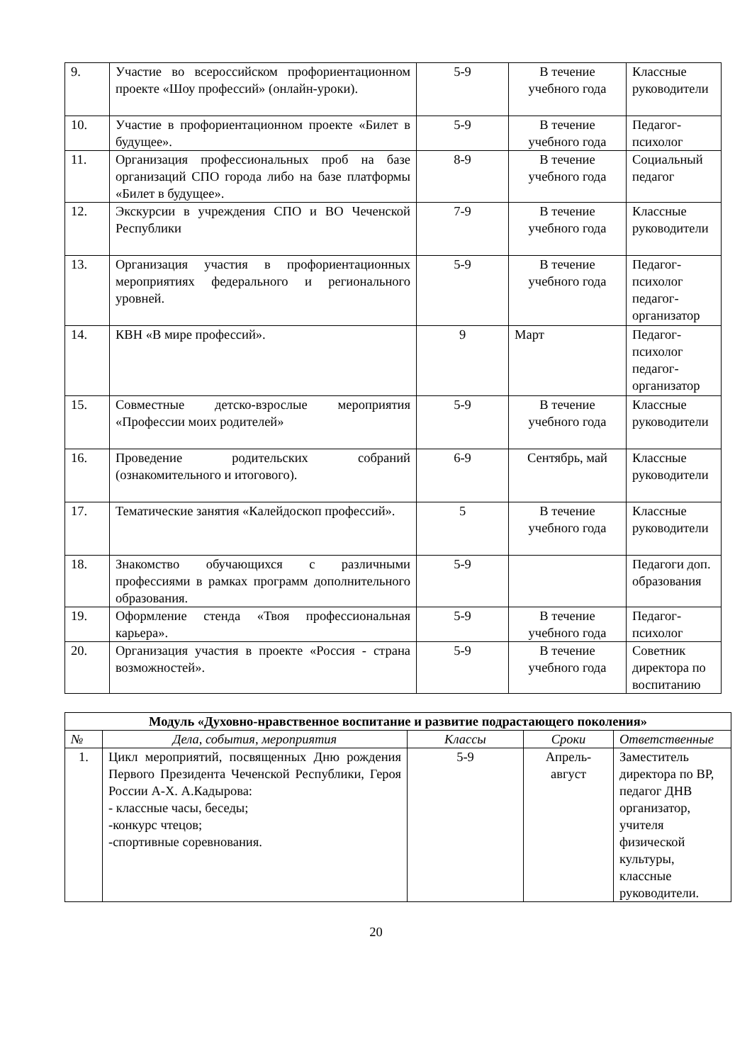| 9. | Участие во всероссийском профориентационном проекте «Шоу профессий» (онлайн-уроки). | 5-9 | В течение учебного года | Классные руководители |
| 10. | Участие в профориентационном проекте «Билет в будущее». | 5-9 | В течение учебного года | Педагог-психолог |
| 11. | Организация профессиональных проб на базе организаций СПО города либо на базе платформы «Билет в будущее». | 8-9 | В течение учебного года | Социальный педагог |
| 12. | Экскурсии в учреждения СПО и ВО Чеченской Республики | 7-9 | В течение учебного года | Классные руководители |
| 13. | Организация участия в профориентационных мероприятиях федерального и регионального уровней. | 5-9 | В течение учебного года | Педагог-психолог педагог-организатор |
| 14. | КВН «В мире профессий». | 9 | Март | Педагог-психолог педагог-организатор |
| 15. | Совместные детско-взрослые мероприятия «Профессии моих родителей» | 5-9 | В течение учебного года | Классные руководители |
| 16. | Проведение родительских собраний (ознакомительного и итогового). | 6-9 | Сентябрь, май | Классные руководители |
| 17. | Тематические занятия «Калейдоскоп профессий». | 5 | В течение учебного года | Классные руководители |
| 18. | Знакомство обучающихся с различными профессиями в рамках программ дополнительного образования. | 5-9 | | Педагоги доп. образования |
| 19. | Оформление стенда «Твоя профессиональная карьера». | 5-9 | В течение учебного года | Педагог-психолог |
| 20. | Организация участия в проекте «Россия - страна возможностей». | 5-9 | В течение учебного года | Советник директора по воспитанию |
| Модуль «Духовно-нравственное воспитание и развитие подрастающего поколения» | | | | |
| № | Дела, события, мероприятия | Классы | Сроки | Ответственные |
| 1. | Цикл мероприятий, посвященных Дню рождения Первого Президента Чеченской Республики, Героя России А-Х. А.Кадырова: - классные часы, беседы; -конкурс чтецов; -спортивные соревнования. | 5-9 | Апрель-август | Заместитель директора по ВР, педагог ДНВ организатор, учителя физической культуры, классные руководители. |
20